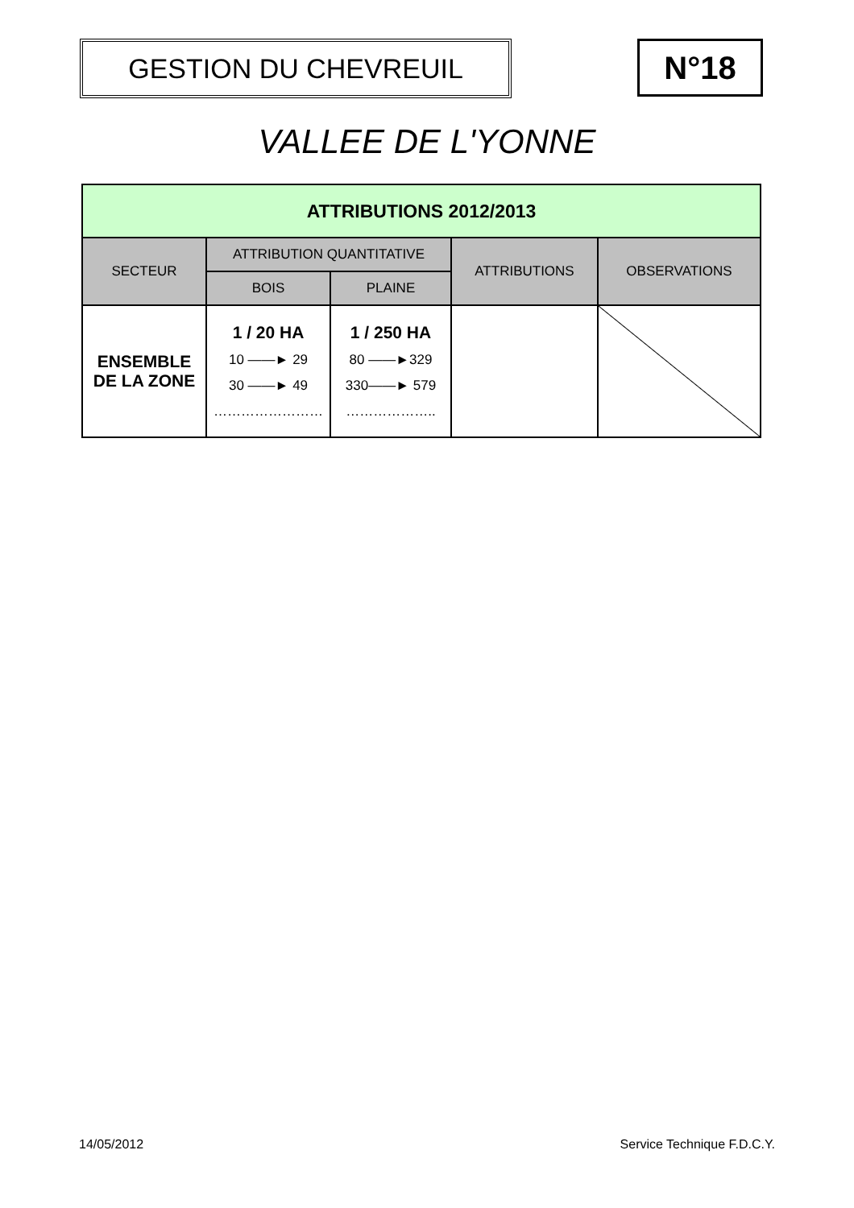GESTION DU CHEVREUIL
N°18
VALLEE DE L'YONNE
| ATTRIBUTIONS 2012/2013 | | | | |
| --- | --- | --- | --- | --- |
| SECTEUR | ATTRIBUTION QUANTITATIVE | | ATTRIBUTIONS | OBSERVATIONS |
| | BOIS | PLAINE | | |
| ENSEMBLE DE LA ZONE | 1 / 20 HA 10 ——► 29 30 ——► 49 …………………… | 1 / 250 HA 80 ——►329 330——► 579 ……………….. | | |
14/05/2012 Service Technique F.D.C.Y.